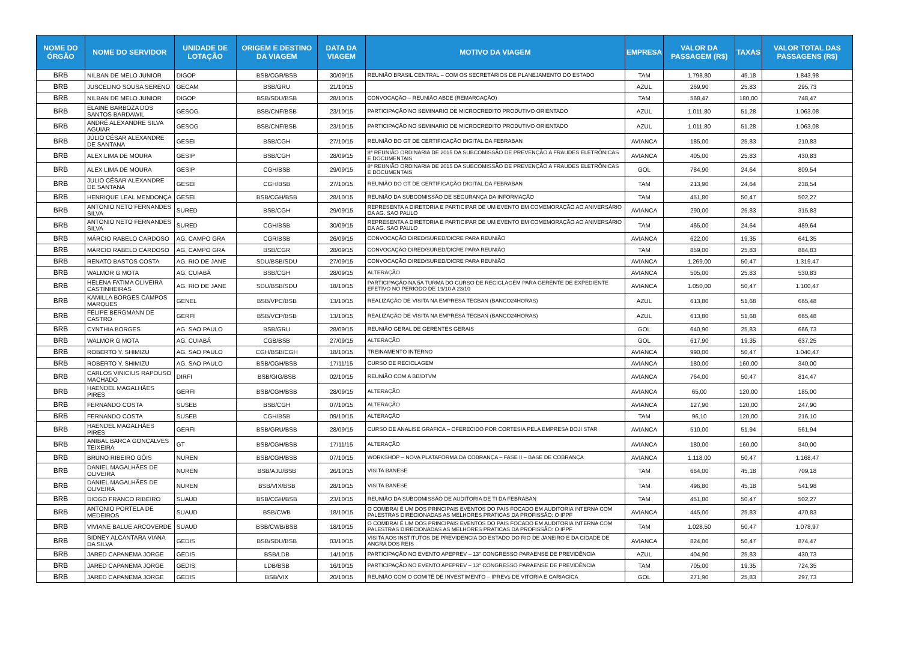| NOME DO ÓRGÃO | NOME DO SERVIDOR | UNIDADE DE LOTAÇÃO | ORIGEM E DESTINO DA VIAGEM | DATA DA VIAGEM | MOTIVO DA VIAGEM | EMPRESA | VALOR DA PASSAGEM (R$) | TAXAS | VALOR TOTAL DAS PASSAGENS (R$) |
| --- | --- | --- | --- | --- | --- | --- | --- | --- | --- |
| BRB | NILBAN DE MELO JUNIOR | DIGOP | BSB/CGR/BSB | 30/09/15 | REUNIÃO BRASIL CENTRAL – COM OS SECRETÁRIOS DE PLANEJAMENTO DO ESTADO | TAM | 1.798,80 | 45,18 | 1.843,98 |
| BRB | JUSCELINO SOUSA SERENO | GECAM | BSB/GRU | 21/10/15 | | AZUL | 269,90 | 25,83 | 295,73 |
| BRB | NILBAN DE MELO JUNIOR | DIGOP | BSB/SDU/BSB | 28/10/15 | CONVOCAÇÃO – REUNIÃO ABDE (REMARCAÇÃO) | TAM | 568,47 | 180,00 | 748,47 |
| BRB | ELAINE BARBOZA DOS SANTOS BARDAWIL | GESOG | BSB/CNF/BSB | 23/10/15 | PARTICIPAÇÃO NO SEMINARIO DE MICROCREDITO PRODUTIVO ORIENTADO | AZUL | 1.011,80 | 51,28 | 1.063,08 |
| BRB | ANDRÉ ALEXANDRE SILVA AGUIAR | GESOG | BSB/CNF/BSB | 23/10/15 | PARTICIPAÇÃO NO SEMINARIO DE MICROCREDITO PRODUTIVO ORIENTADO | AZUL | 1.011,80 | 51,28 | 1.063,08 |
| BRB | JÚLIO CÉSAR ALEXANDRE DE SANTANA | GESEI | BSB/CGH | 27/10/15 | REUNIÃO DO GT DE CERTIFICAÇÃO DIGITAL DA FEBRABAN | AVIANCA | 185,00 | 25,83 | 210,83 |
| BRB | ALEX LIMA DE MOURA | GESIP | BSB/CGH | 28/09/15 | 8ª REUNIÃO ORDINARIA DE 2015 DA SUBCOMISSÃO DE PREVENÇÃO A FRAUDES ELETRÔNICAS E DOCUMENTAIS | AVIANCA | 405,00 | 25,83 | 430,83 |
| BRB | ALEX LIMA DE MOURA | GESIP | CGH/BSB | 29/09/15 | 8ª REUNIÃO ORDINARIA DE 2015 DA SUBCOMISSÃO DE PREVENÇÃO A FRAUDES ELETRÔNICAS E DOCUMENTAIS | GOL | 784,90 | 24,64 | 809,54 |
| BRB | JULIO CÉSAR ALEXANDRE DE SANTANA | GESEI | CGH/BSB | 27/10/15 | REUNIÃO DO GT DE CERTIFICAÇÃO DIGITAL DA FEBRABAN | TAM | 213,90 | 24,64 | 238,54 |
| BRB | HENRIQUE LEAL MENDONÇA | GESEI | BSB/CGH/BSB | 28/10/15 | REUNIÃO DA SUBCOMISSÃO DE SEGURANÇA DA INFORMAÇÃO | TAM | 451,80 | 50,47 | 502,27 |
| BRB | ANTONIO NETO FERNANDES SILVA | SURED | BSB/CGH | 29/09/15 | REPRESENTA A DIRETORIA E PARTICIPAR DE UM EVENTO EM COMEMORAÇÃO AO ANIVERSÁRIO DA AG. SAO PAULO | AVIANCA | 290,00 | 25,83 | 315,83 |
| BRB | ANTONIO NETO FERNANDES SILVA | SURED | CGH/BSB | 30/09/15 | REPRESENTA A DIRETORIA E PARTICIPAR DE UM EVENTO EM COMEMORAÇÃO AO ANIVERSÁRIO DA AG. SAO PAULO | TAM | 465,00 | 24,64 | 489,64 |
| BRB | MÁRCIO RABELO CARDOSO | AG. CAMPO GRA | CGR/BSB | 26/09/15 | CONVOCAÇÃO DIRED/SURED/DICRE PARA REUNIÃO | AVIANCA | 622,00 | 19,35 | 641,35 |
| BRB | MÁRCIO RABELO CARDOSO | AG. CAMPO GRA | BSB/CGR | 28/09/15 | CONVOCAÇÃO DIRED/SURED/DICRE PARA REUNIÃO | TAM | 859,00 | 25,83 | 884,83 |
| BRB | RENATO BASTOS COSTA | AG. RIO DE JANE | SDU/BSB/SDU | 27/09/15 | CONVOCAÇÃO DIRED/SURED/DICRE PARA REUNIÃO | AVIANCA | 1.269,00 | 50,47 | 1.319,47 |
| BRB | WALMOR G MOTA | AG. CUIABÁ | BSB/CGH | 28/09/15 | ALTERAÇÃO | AVIANCA | 505,00 | 25,83 | 530,83 |
| BRB | HELENA FATIMA OLIVEIRA CASTINHEIRAS | AG. RIO DE JANE | SDU/BSB/SDU | 18/10/15 | PARTICIPAÇÃO NA 5A TURMA DO CURSO DE RECICLAGEM PARA GERENTE DE EXPEDIENTE EFETIVO NO PERIODO DE 19/10 A 23/10 | AVIANCA | 1.050,00 | 50,47 | 1.100,47 |
| BRB | KAMILLA BORGES CAMPOS MARQUES | GENEL | BSB/VPC/BSB | 13/10/15 | REALIZAÇÃO DE VISITA NA EMPRESA TECBAN (BANCO24HORAS) | AZUL | 613,80 | 51,68 | 665,48 |
| BRB | FELIPE BERGMANN DE CASTRO | GERFI | BSB/VCP/BSB | 13/10/15 | REALIZAÇÃO DE VISITA NA EMPRESA TECBAN (BANCO24HORAS) | AZUL | 613,80 | 51,68 | 665,48 |
| BRB | CYNTHIA BORGES | AG. SAO PAULO | BSB/GRU | 28/09/15 | REUNIÃO GERAL DE GERENTES GERAIS | GOL | 640,90 | 25,83 | 666,73 |
| BRB | WALMOR G MOTA | AG. CUIABÁ | CGB/BSB | 27/09/15 | ALTERAÇÃO | GOL | 617,90 | 19,35 | 637,25 |
| BRB | ROBERTO Y. SHIMIZU | AG. SAO PAULO | CGH/BSB/CGH | 18/10/15 | TREINAMENTO INTERNO | AVIANCA | 990,00 | 50,47 | 1.040,47 |
| BRB | ROBERTO Y. SHIMIZU | AG. SAO PAULO | BSB/CGH/BSB | 17/11/15 | CURSO DE RECICLAGEM | AVIANCA | 180,00 | 160,00 | 340,00 |
| BRB | CARLOS VINICIUS RAPOUSO MACHADO | DIRFI | BSB/GIG/BSB | 02/10/15 | REUNIÃO COM A BB/DTVM | AVIANCA | 764,00 | 50,47 | 814,47 |
| BRB | HAENDEL MAGALHÃES PIRES | GERFI | BSB/CGH/BSB | 28/09/15 | ALTERAÇÃO | AVIANCA | 65,00 | 120,00 | 185,00 |
| BRB | FERNANDO COSTA | SUSEB | BSB/CGH | 07/10/15 | ALTERAÇÃO | AVIANCA | 127,90 | 120,00 | 247,90 |
| BRB | FERNANDO COSTA | SUSEB | CGH/BSB | 09/10/15 | ALTERAÇÃO | TAM | 96,10 | 120,00 | 216,10 |
| BRB | HAENDEL MAGALHÃES PIRES | GERFI | BSB/GRU/BSB | 28/09/15 | CURSO DE ANALISE GRAFICA – OFERECIDO POR CORTESIA PELA EMPRESA DOJI STAR | AVIANCA | 510,00 | 51,94 | 561,94 |
| BRB | ANIBAL BARCA GONÇALVES TEIXEIRA | GT | BSB/CGH/BSB | 17/11/15 | ALTERAÇÃO | AVIANCA | 180,00 | 160,00 | 340,00 |
| BRB | BRUNO RIBEIRO GÓIS | NUREN | BSB/CGH/BSB | 07/10/15 | WORKSHOP – NOVA PLATAFORMA DA COBRANÇA – FASE II – BASE DE COBRANÇA | AVIANCA | 1.118,00 | 50,47 | 1.168,47 |
| BRB | DANIEL MAGALHÃES DE OLIVEIRA | NUREN | BSB/AJU/BSB | 26/10/15 | VISITA BANESE | TAM | 664,00 | 45,18 | 709,18 |
| BRB | DANIEL MAGALHÃES DE OLIVEIRA | NUREN | BSB/VIX/BSB | 28/10/15 | VISITA BANESE | TAM | 496,80 | 45,18 | 541,98 |
| BRB | DIOGO FRANCO RIBEIRO | SUAUD | BSB/CGH/BSB | 23/10/15 | REUNIÃO DA SUBCOMISSÃO DE AUDITORIA DE TI DA FEBRABAN | TAM | 451,80 | 50,47 | 502,27 |
| BRB | ANTONIO PORTELA DE MEDEIROS | SUAUD | BSB/CWB | 18/10/15 | O COMBRAI É UM DOS PRINCIPAIS EVENTOS DO PAIS FOCADO EM AUDITORIA INTERNA COM PALESTRAS DIRECIONADAS AS MELHORES PRATICAS DA PROFISSÃO: O IPPF | AVIANCA | 445,00 | 25,83 | 470,83 |
| BRB | VIVIANE BALUE ARCOVERDE | SUAUD | BSB/CWB/BSB | 18/10/15 | O COMBRAI É UM DOS PRINCIPAIS EVENTOS DO PAIS FOCADO EM AUDITORIA INTERNA COM PALESTRAS DIRECIONADAS AS MELHORES PRATICAS DA PROFISSÃO: O IPPF | TAM | 1.028,50 | 50,47 | 1.078,97 |
| BRB | SIDNEY ALCANTARA VIANA DA SILVA | GEDIS | BSB/SDU/BSB | 03/10/15 | VISITA AOS INSTITUTOS DE PREVIDENCIA DO ESTADO DO RIO DE JANEIRO E DA CIDADE DE ANGRA DOS REIS | AVIANCA | 824,00 | 50,47 | 874,47 |
| BRB | JARED CAPANEMA JORGE | GEDIS | BSB/LDB | 14/10/15 | PARTICIPAÇÃO NO EVENTO APEPREV – 13° CONGRESSO PARAENSE DE PREVIDÊNCIA | AZUL | 404,90 | 25,83 | 430,73 |
| BRB | JARED CAPANEMA JORGE | GEDIS | LDB/BSB | 16/10/15 | PARTICIPAÇÃO NO EVENTO APEPREV – 13° CONGRESSO PARAENSE DE PREVIDÊNCIA | TAM | 705,00 | 19,35 | 724,35 |
| BRB | JARED CAPANEMA JORGE | GEDIS | BSB/VIX | 20/10/15 | REUNIÃO COM O COMITÊ DE INVESTIMENTO – IPREVs DE VITORIA E CARIACICA | GOL | 271,90 | 25,83 | 297,73 |